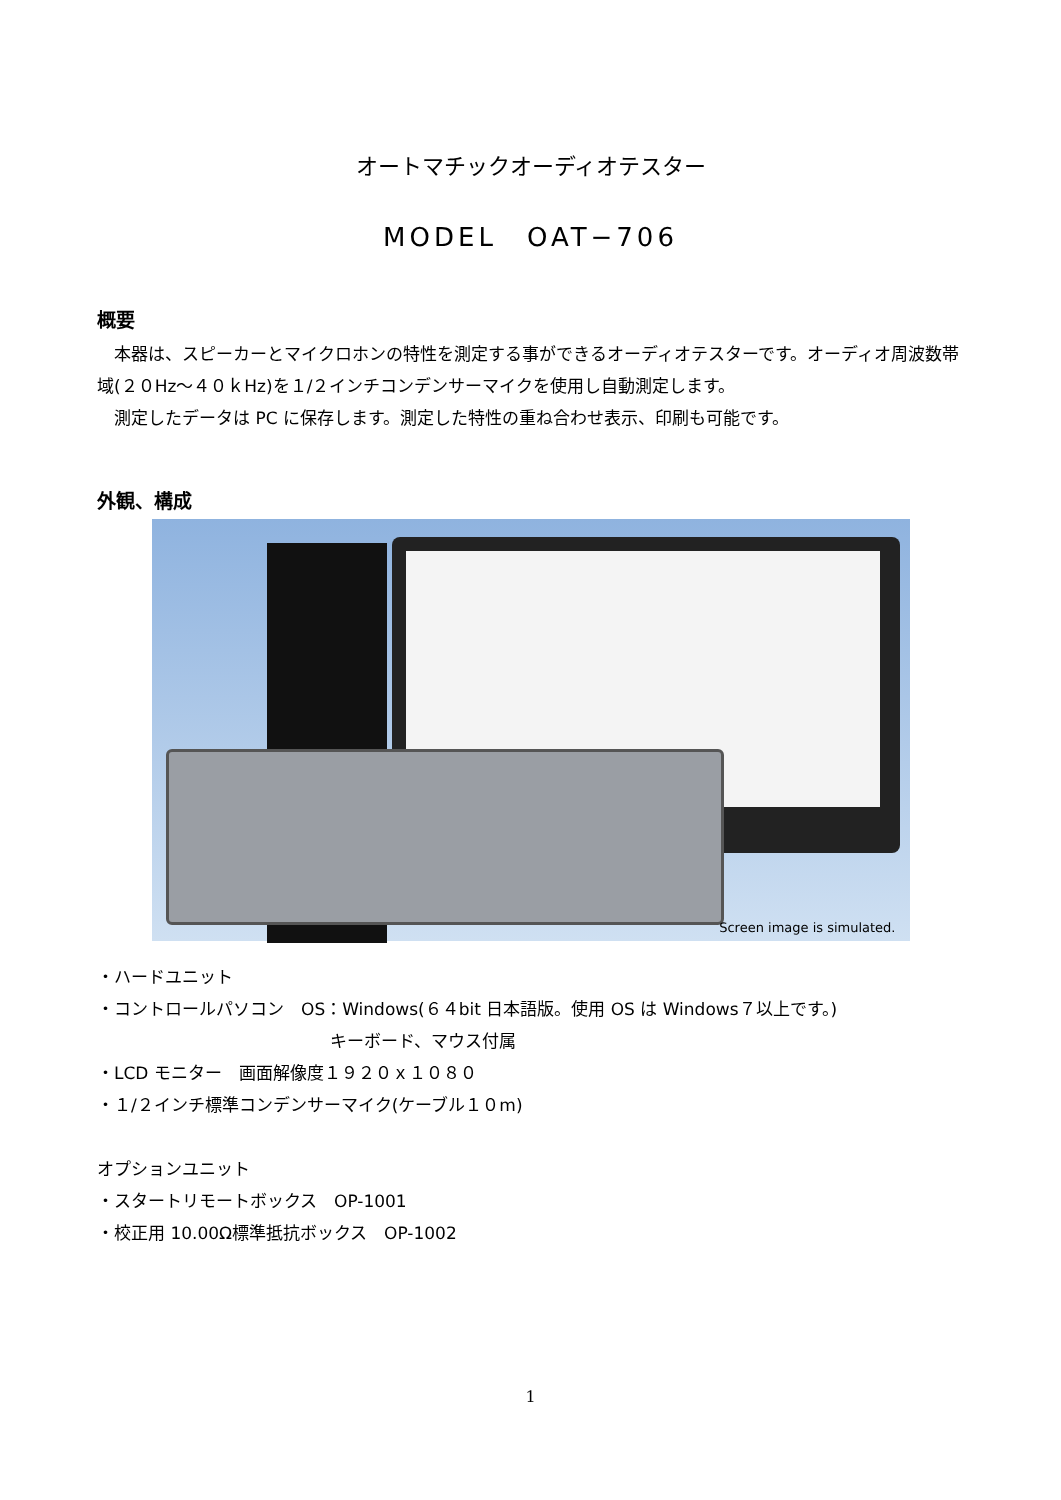オートマチックオーディオテスター
MODEL　OAT−706
概要
　本器は、スピーカーとマイクロホンの特性を測定する事ができるオーディオテスターです。オーディオ周波数帯域(２０Hz〜４０ｋHz)を１/２インチコンデンサーマイクを使用し自動測定します。
　測定したデータは PC に保存します。測定した特性の重ね合わせ表示、印刷も可能です。
外観、構成
Screen image is simulated.
・ハードユニット
・コントロールパソコン　OS：Windows(６４bit 日本語版。使用 OS は Windows７以上です。)
キーボード、マウス付属
・LCD モニター　画面解像度１９２０ｘ１０８０
・１/２インチ標準コンデンサーマイク(ケーブル１０m)
オプションユニット
・スタートリモートボックス　OP-1001
・校正用 10.00Ω標準抵抗ボックス　OP-1002
1